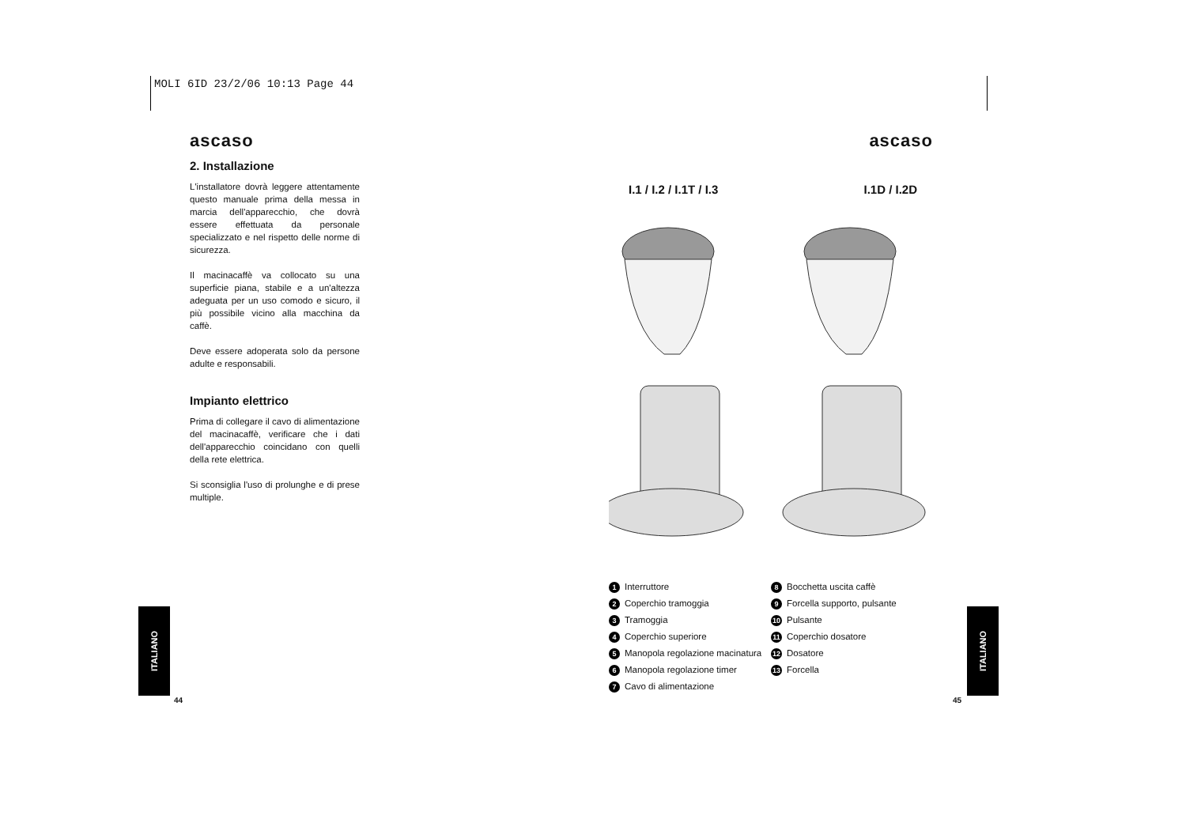MOLI 6ID 23/2/06 10:13 Page 44
ascaso
2. Installazione
L'installatore dovrà leggere attentamente questo manuale prima della messa in marcia dell'apparecchio, che dovrà essere effettuata da personale specializzato e nel rispetto delle norme di sicurezza.
Il macinacaffè va collocato su una superficie piana, stabile e a un'altezza adeguata per un uso comodo e sicuro, il più possibile vicino alla macchina da caffè.
Deve essere adoperata solo da persone adulte e responsabili.
Impianto elettrico
Prima di collegare il cavo di alimentazione del macinacaffè, verificare che i dati dell'apparecchio coincidano con quelli della rete elettrica.
Si sconsiglia l'uso di prolunghe e di prese multiple.
ascaso
I.1 / I.2 / I.1T / I.3 I.1D / I.2D
1 Interruttore
2 Coperchio tramoggia
3 Tramoggia
4 Coperchio superiore
5 Manopola regolazione macinatura
6 Manopola regolazione timer
7 Cavo di alimentazione
8 Bocchetta uscita caffè
9 Forcella supporto, pulsante
10 Pulsante
11 Coperchio dosatore
12 Dosatore
13 Forcella
ITALIANO
44
ITALIANO
45